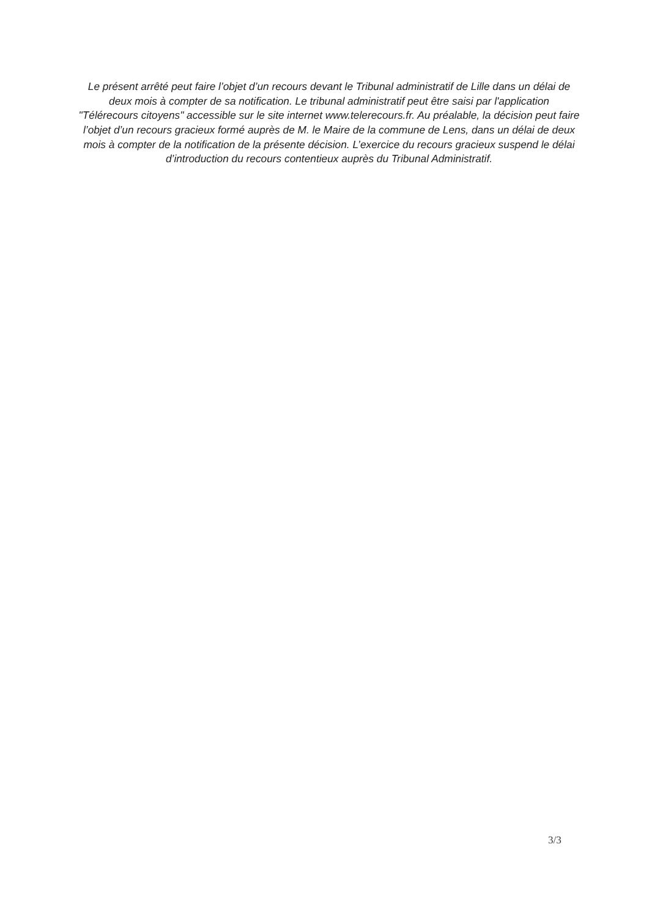Le présent arrêté peut faire l’objet d’un recours devant le Tribunal administratif de Lille dans un délai de deux mois à compter de sa notification. Le tribunal administratif peut être saisi par l'application "Télérecours citoyens" accessible sur le site internet www.telerecours.fr. Au préalable, la décision peut faire l’objet d’un recours gracieux formé auprès de M. le Maire de la commune de Lens, dans un délai de deux mois à compter de la notification de la présente décision. L’exercice du recours gracieux suspend le délai d’introduction du recours contentieux auprès du Tribunal Administratif.
3/3